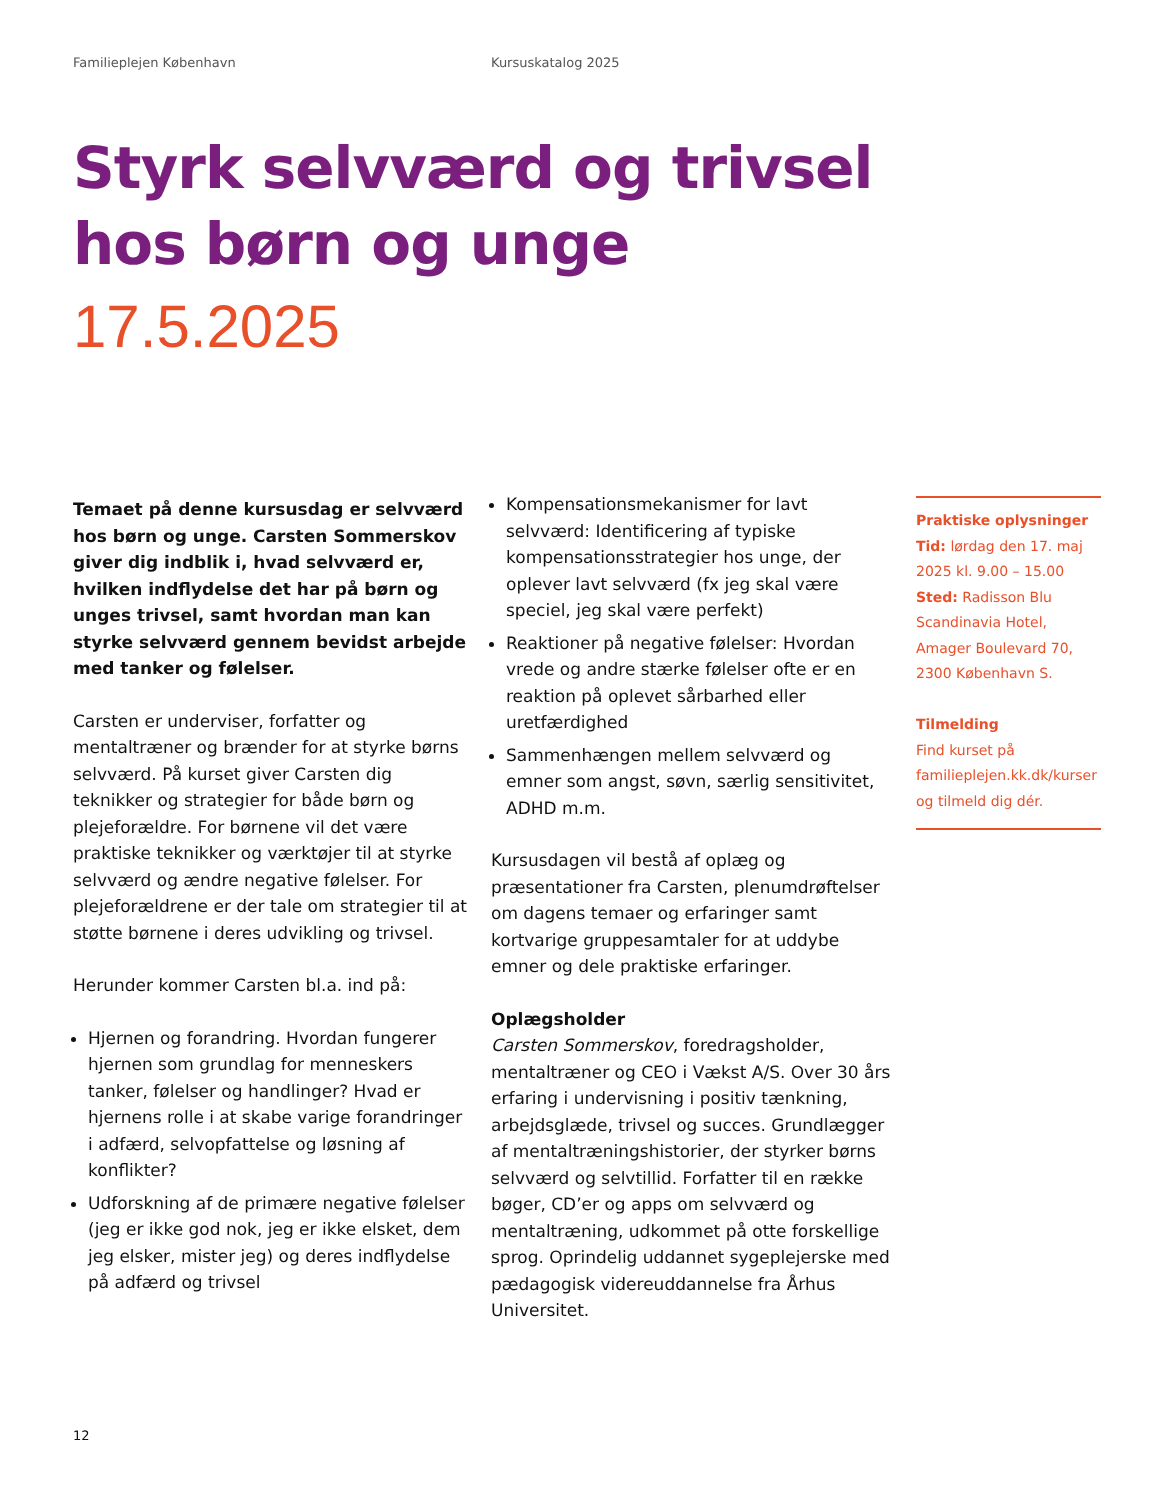Familieplejen København Kursuskatalog 2025
Styrk selvværd og trivsel
hos børn og unge
17.5.2025
Temaet på denne kursusdag er selvværd hos børn og unge. Carsten Sommerskov giver dig indblik i, hvad selvværd er, hvilken indflydelse det har på børn og unges trivsel, samt hvordan man kan styrke selvværd gennem bevidst arbejde med tanker og følelser.
Carsten er underviser, forfatter og mentaltræner og brænder for at styrke børns selvværd. På kurset giver Carsten dig teknikker og strategier for både børn og plejeforældre. For børnene vil det være praktiske teknikker og værktøjer til at styrke selvværd og ændre negative følelser. For plejeforældrene er der tale om strategier til at støtte børnene i deres udvikling og trivsel.
Herunder kommer Carsten bl.a. ind på:
Hjernen og forandring. Hvordan fungerer hjernen som grundlag for menneskers tanker, følelser og handlinger? Hvad er hjernens rolle i at skabe varige forandringer i adfærd, selvopfattelse og løsning af konflikter?
Udforskning af de primære negative følelser (jeg er ikke god nok, jeg er ikke elsket, dem jeg elsker, mister jeg) og deres indflydelse på adfærd og trivsel
Kompensationsmekanismer for lavt selvværd: Identificering af typiske kompensationsstrategier hos unge, der oplever lavt selvværd (fx jeg skal være speciel, jeg skal være perfekt)
Reaktioner på negative følelser: Hvordan vrede og andre stærke følelser ofte er en reaktion på oplevet sårbarhed eller uretfærdighed
Sammenhængen mellem selvværd og emner som angst, søvn, særlig sensitivitet, ADHD m.m.
Kursusdagen vil bestå af oplæg og præsentationer fra Carsten, plenumdrøftelser om dagens temaer og erfaringer samt kortvarige gruppesamtaler for at uddybe emner og dele praktiske erfaringer.
Oplægsholder
Carsten Sommerskov, foredragsholder, mentaltræner og CEO i Vækst A/S. Over 30 års erfaring i undervisning i positiv tænkning, arbejdsglæde, trivsel og succes. Grundlægger af mentaltræningshistorier, der styrker børns selvværd og selvtillid. Forfatter til en række bøger, CD’er og apps om selvværd og mentaltræning, udkommet på otte forskellige sprog. Oprindelig uddannet sygeplejerske med pædagogisk videreuddannelse fra Århus Universitet.
Praktiske oplysninger
Tid: lørdag den 17. maj 2025 kl. 9.00 – 15.00
Sted: Radisson Blu Scandinavia Hotel, Amager Boulevard 70, 2300 København S.
Tilmelding
Find kurset på familieplejen.kk.dk/kurser og tilmeld dig dér.
12